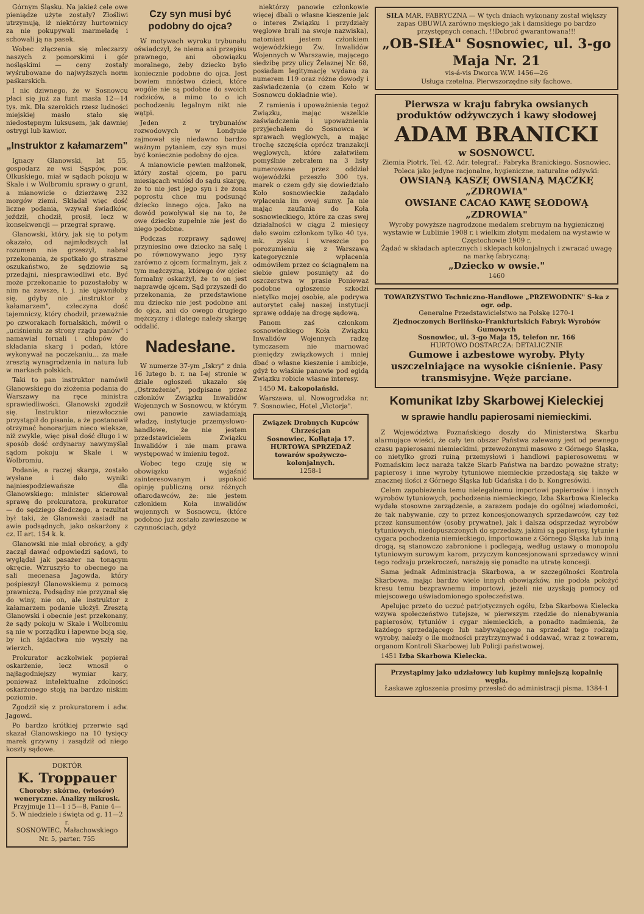Górnym Śląsku. Na jakież cele owe pieniądze użyte zostały? Złośliwi utrzymują, iż niektórzy hurtownicy za nie pokupywali marmeladę i schowali ją na pasek.
Wobec złączenia się mleczarzy naszych z pomorskimi i gór nośląskimi — ceny zostały wyśrubowane do najwyższych norm paśkarskich.
I nic dziwnego, że w Sosnowcu płaci się już za funt masła 12—14 tys. mk. Dla szerokich rzesz ludności miejskiej masło stało się niedostępnym luksusem, jak dawniej ostrygi lub kawior.
„Instruktor z kałamarzem"
Ignacy Glanowski, lat 55, gospodarz ze wsi Sąspów, pow. Olkuskiego, miał w sądach pokoju w Skale i w Wolbromiu sprawy o grunt, a mianowicie o dzierżawę 232 morgów ziemi. Składał więc dość liczne podania, wzywał świadków, jeździł, chodził, prosił, lecz w konsekwencji — przegrał sprawę.
Glanowski, który, jak się to potym okazało, od najmłodszych lat rozumem nie grzeszył, nabrał przekonania, że spotkało go straszne oszukaństwo, że sędziowie są przedajni, niesprawiedliwi etc. Być może przekonanie to pozostałoby w nim na zawsze, t. j. nie ujawniłoby się, gdyby nie „instruktor z kałamarzem", człeczyna dość tajemniczy, który chodził, przeważnie po czworakach fornalskich, mówił o „uciśnieniu ze strony rządu panów" i namawiał fornali i chłopów do składania skarg i podań, które wykonywał na poczekaniu... za małe zresztą wynagrodzenia in natura lub w markach polskich.
Taki to pan instruktor namówił Glanowskiego do złożenia podania do Warszawy na ręce ministra sprawiedliwości. Glanowski zgodził się. Instruktor niezwłocznie przystąpił do pisania, a że postanowił otrzymać honorarjum nieco większe, niż zwykle, więc pisał dość długo i w sposób dość ordynarny nawymyślał sądom pokoju w Skale i w Wolbromiu.
Podanie, a raczej skarga, zostało wysłane i dało wyniki najniespodziewańsze dla Glanowskiego: minister skierował sprawę do prokuratora, prokurator — do sędziego śledczego, a rezultat był taki, że Glanowski zasiadł na awie podsądnych, jako oskarżony z cz. II art. 154 k. k.
Glanowski nie miał obrońcy, a gdy zaczął dawać odpowiedzi sądowi, to wyglądał jak pasażer na tonącym okręcie. Wzruszyło to obecnego na sali mecenasa Jagowda, który pośpieszył Glanowskiemu z pomocą prawniczą. Podsądny nie przyznał się do winy, nie on, ale instruktor z kałamarzem podanie ułożył. Zresztą Glanowski i obecnie jest przekonany, że sądy pokoju w Skale i Wolbromiu są nie w porządku i łapewne boją się, by ich łajdactwa nie wyszły na wierzch.
Prokurator aczkolwiek popierał oskarżenie, lecz wnosił o najłagodniejszy wymiar kary, ponieważ intelektualne zdolności oskarżonego stoją na bardzo niskim poziomie.
Zgodził się z prokuratorem i adw. Jagowd.
Po bardzo krótkiej przerwie sąd skazał Glanowskiego na 10 tysięcy marek grzywny i zasądził od niego koszty sądowe.
DOKTÓR
K. Troppauer
Choroby: skórne, (włosów) weneryczne. Analizy mikrosk.
Przyjmuje 11—1 i 5—8, Panie 4—5. W niedziele i święta od g. 11—2 r.
SOSNOWIEC, Małachowskiego Nr. 5, parter. 755
Czy syn musi być podobny do ojca?
W motywach wyroku trybunału oświadczył, że niema ani przepisu prawnego, ani obowiązku moralnego, żeby dziecko było koniecznie podobne do ojca. Jest bowiem mnóstwo dzieci, które wogóle nie są podobne do swoich rodziców, a mimo to o ich pochodzeniu legalnym nikt nie wątpi.
Jeden z trybunałów rozwodowych w Londynie zajmował się niedawno bardzo ważnym pytaniem, czy syn musi być koniecznie podobny do ojca.
A mianowicie pewien małżonek, który został ojcem, po paru miesiącach wniósł do sądu skargę, że to nie jest jego syn i że żona poprostu chce mu podsunąć dziecko innego ojca. Jako na dowód powoływał się na to, że owe dziecko zupełnie nie jest do niego podobne.
Podczas rozprawy sądowej przyniesino owe dziecko na salę i po równowywano jego rysy zarówno z ojcem formalnym, jak z tym mężczyzną, którego ów ojciec formalny oskarżył, że to on jest naprawdę ojcem. Sąd przyszedł do przekonania, że przedstawione mu dziecko nie jest podobne ani do ojca, ani do owego drugiego mężczyzny i dlatego należy skargę oddalić.
Nadesłane.
W numerze 37-ym „Iskry" z dnia 16 lutego b. r. na I-ej stronie w dziale ogłoszeń ukazało się „Ostrzeżenie", podpisane przez członków Związku Inwalidów Wojennych w Sosnowcu, w którym owi panowie zawiadamiają władzę, instytucje przemysłowo-handlowe, że nie jestem przedstawicielem Związku Inwalidów i nie mam prawa występować w imieniu tegoż.
Wobec tego czuję się w obowiązku wyjaśnić zainteresowanym i uspokoić opinję publiczną oraz różnych ofiarodawców, że: nie jestem członkiem Koła inwalidów wojennych w Sosnowcu, (które podobno już zostało zawieszone w czynnościach, gdyż
niektórzy panowie członkowie więcej dbali o własne kieszenie jak o interes Związku i przydziały węglowe brali na swoje nazwiska), natomiast jestem członkiem wojewódzkiego Zw. Inwalidów Wojennych w Warszawie, mającego siedzibę przy ulicy Żelaznej Nr. 68, posiadam legitymację wydaną za numerem 119 oraz różne dowody i zaświadczenia (o czem Koło w Sosnowcu dokładnie wie).
Z ramienia i upoważnienia tegoż Związku, mając wszelkie zaświadczenia i upoważnienia przyjechałem do Sosnowca w sprawach węglowych, a mając trochę szczęścia oprócz tranzakcji węglowych, które załatwiłem pomyślnie zebrałem na 3 listy numerowane przez oddział wojewódzki przeszło 300 tys. marek o czem gdy się dowiedziało Koło sosnowieckie zażądało wpłacenia im owej sumy. Ja nie mając zaufania do Koła sosnowieckiego, które za czas swej działalności w ciągu 2 miesięcy dało swoim członkom tylko 40 tys. mk. zysku i wreszcie po porozumieniu się z Warszawą kategorycznie wpłacenia odmówiłem przez co ściągnąłem na siebie gniew posunięty aż do oszczerstwa w prasie Ponieważ podobne ogłoszenie szkodzi nietylko mojej osobie, ale podrywa autorytet całej naszej instytucji sprawę oddaję na drogę sądową.
Panom zaś członkom sosnowieckiego Koła Związku Inwalidów Wojennych radzę tymczasem nie marnować pieniędzy związkowych i mniej dbać o własne kieszenie i ambicje, gdyż to właśnie panowie pod egidą Związku robicie własne interesy.
1450 M. Łakopolański.
Warszawa. ul. Nowogrodzka nr. 7. Sosnowiec, Hotel „Victorja".
Związek Drobnych Kupców Chrześcjan
Sosnowiec, Kołłątaja 17.
HURTOWA SPRZEDAŻ towarów spożywczo-kolonjalnych.
1258-1
SIŁA MAR. FABRYCZNA — W tych dniach wykonany został większy zapas OBUWIA zarówno męskiego jak i damskiego po bardzo przystępnych cenach. !!Dobroć gwarantowana!!!
„OB-SIŁA" Sosnowiec, ul. 3-go Maja Nr. 21
vis-á-vis Dworca W.W. 1456—26
Usługa rzetelna. Pierwszorzędne siły fachowe.
Pierwsza w kraju fabryka owsianych produktów odżywczych i kawy słodowej
ADAM BRANICKI
w SOSNOWCU.
Ziemia Piotrk. Tel. 42. Adr. telegraf.: Fabryka Branickiego. Sosnowiec.
Poleca jako jedyne racjonalne, hygieniczne, naturalne odżywki:
OWSIANĄ KASZĘ OWSIANĄ MĄCZKĘ „ZDROWIA"
OWSIANE CACAO KAWĘ SŁODOWĄ „ZDROWIA"
Wyroby powyższe nagrodzone medalem srebrnym na hygienicznej wystawie w Lublinie 1908 r. i wielkim złotym medalem na wystawie w Częstochowie 1909 r.
Żądać w składach aptecznych i sklepach kolonjalnych i zwracać uwagę na markę fabryczną:
„Dziecko w owsie."
1460
TOWARZYSTWO Techniczno-Handlowe „PRZEWODNIK" S-ka z ogr. odp.
Generalne Przedstawicielstwo na Polskę 1270-1
Zjednoczonych Berlińsko-Frankfurtskich Fabryk Wyrobów Gumowych
Sosnowiec, ul. 3-go Maja 15, telefon nr. 166
HURTOWO DOSTARCZA: DETALICZNIE
Gumowe i azbestowe wyroby. Płyty uszczelniające na wysokie ciśnienie. Pasy transmisyjne. Węże parciane.
Komunikat Izby Skarbowej Kieleckiej
w sprawie handlu papierosami niemieckimi.
Z Województwa Poznańskiego doszły do Ministerstwa Skarbu alarmujące wieści, że cały ten obszar Państwa zalewany jest od pewnego czasu papierosami niemieckimi, przewożonymi masowo z Górnego Śląska, co nietylko grozi ruiną przemysłowi i handlowi papierosowemu w Poznańskim lecz naraża także Skarb Państwa na bardzo poważne straty; papierosy i inne wyroby tytuniowe niemieckie przedostają się także w znacznej ilości z Górnego Śląska lub Gdańska i do b. Kongresówki.
Celem zapobieżenia temu nielegalnemu importowi papierosów i innych wyrobów tytuniowych, pochodzenia niemieckiego, Izba Skarbowa Kielecka wydała stosowne zarządzenie, a zarazem podaje do ogólnej wiadomości, że tak nabywanie, czy to przez koncesjonowanych sprzedawców, czy też przez konsumentów (osoby prywatne), jak i dalsza odsprzedaż wyrobów tytuniowych, niedopuszczonych do sprzedaży, jakimi są papierosy, tytunie i cygara pochodzenia niemieckiego, importowane z Górnego Śląska lub inną drogą, są stanowczo zabronione i podlegają, według ustawy o monopolu tytuniowym surowym karom, przyczym koncesjonowani sprzedawcy winni tego rodzaju przekroczeń, narażają się ponadto na utratę koncesji.
Sama jednak Administracja Skarbowa, a w szczególności Kontrola Skarbowa, mając bardzo wiele innych obowiązków, nie podoła położyć kresu temu bezprawnemu importowi, jeżeli nie uzyskają pomocy od miejscowego uświadomionego społeczeństwa.
Apelując przeto do uczuć patrjotycznych ogółu, Izba Skarbowa Kielecka wzywa społeczeństwo tutejsze, w pierwszym rzędzie do nienabywania papierosów, tytuniów i cygar niemieckich, a ponadto nadmienia, że każdego sprzedającego lub nabywającego na sprzedaż tego rodzaju wyroby, należy o ile możności przytrzymywać i oddawać, wraz z towarem, organom Kontroli Skarbowej lub Policji państwowej.
1451 Izba Skarbowa Kielecka.
Przystąpimy jako udziałowcy lub kupimy mniejszą kopalnię węgla.
Łaskawe zgłoszenia prosimy przesłać do administracji pisma. 1384-1